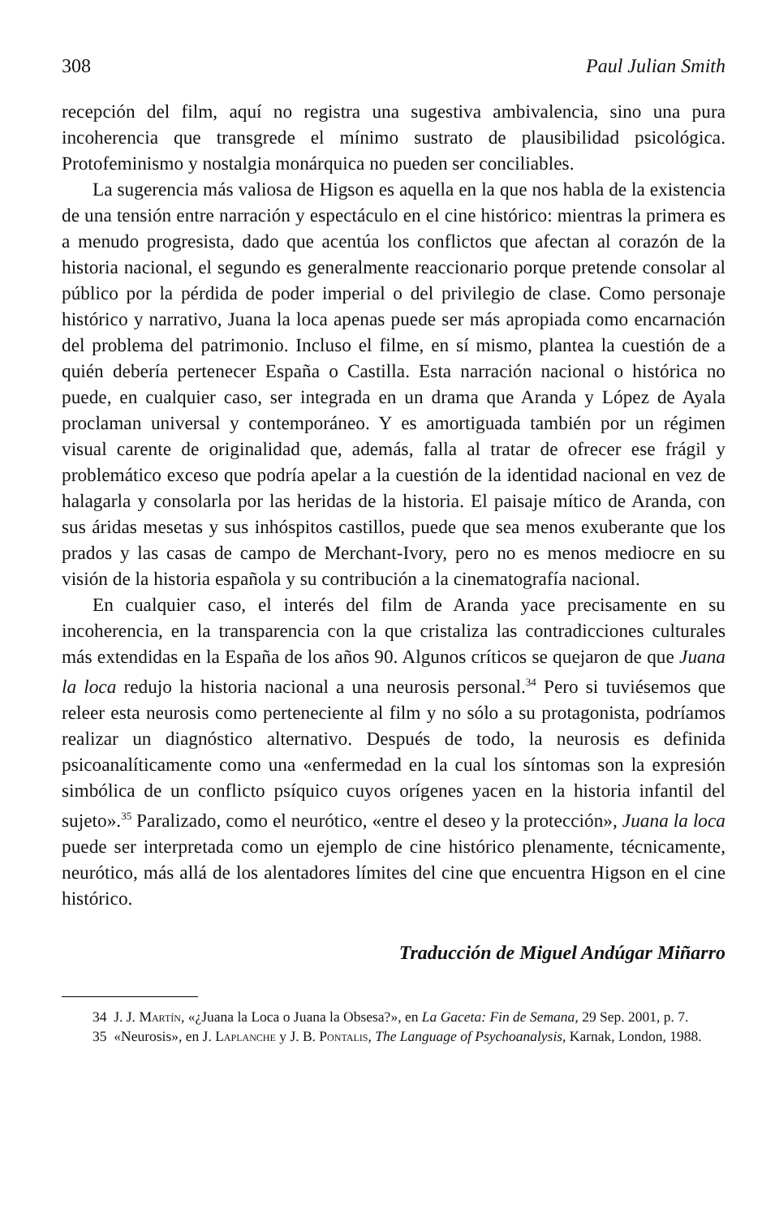308 Paul Julian Smith
recepción del film, aquí no registra una sugestiva ambivalencia, sino una pura incoherencia que transgrede el mínimo sustrato de plausibilidad psicológica. Protofeminismo y nostalgia monárquica no pueden ser conciliables.
La sugerencia más valiosa de Higson es aquella en la que nos habla de la existencia de una tensión entre narración y espectáculo en el cine histórico: mientras la primera es a menudo progresista, dado que acentúa los conflictos que afectan al corazón de la historia nacional, el segundo es generalmente reaccionario porque pretende consolar al público por la pérdida de poder imperial o del privilegio de clase. Como personaje histórico y narrativo, Juana la loca apenas puede ser más apropiada como encarnación del problema del patrimonio. Incluso el filme, en sí mismo, plantea la cuestión de a quién debería pertenecer España o Castilla. Esta narración nacional o histórica no puede, en cualquier caso, ser integrada en un drama que Aranda y López de Ayala proclaman universal y contemporáneo. Y es amortiguada también por un régimen visual carente de originalidad que, además, falla al tratar de ofrecer ese frágil y problemático exceso que podría apelar a la cuestión de la identidad nacional en vez de halagarla y consolarla por las heridas de la historia. El paisaje mítico de Aranda, con sus áridas mesetas y sus inhóspitos castillos, puede que sea menos exuberante que los prados y las casas de campo de Merchant-Ivory, pero no es menos mediocre en su visión de la historia española y su contribución a la cinematografía nacional.
En cualquier caso, el interés del film de Aranda yace precisamente en su incoherencia, en la transparencia con la que cristaliza las contradicciones culturales más extendidas en la España de los años 90. Algunos críticos se quejaron de que Juana la loca redujo la historia nacional a una neurosis personal.<sup>34</sup> Pero si tuviésemos que releer esta neurosis como perteneciente al film y no sólo a su protagonista, podríamos realizar un diagnóstico alternativo. Después de todo, la neurosis es definida psicoanalíticamente como una «enfermedad en la cual los síntomas son la expresión simbólica de un conflicto psíquico cuyos orígenes yacen en la historia infantil del sujeto».<sup>35</sup> Paralizado, como el neurótico, «entre el deseo y la protección», Juana la loca puede ser interpretada como un ejemplo de cine histórico plenamente, técnicamente, neurótico, más allá de los alentadores límites del cine que encuentra Higson en el cine histórico.
Traducción de Miguel Andúgar Miñarro
34 J. J. Martín, «¿Juana la Loca o Juana la Obsesa?», en La Gaceta: Fin de Semana, 29 Sep. 2001, p. 7.
35 «Neurosis», en J. Laplanche y J. B. Pontalis, The Language of Psychoanalysis, Karnak, London, 1988.